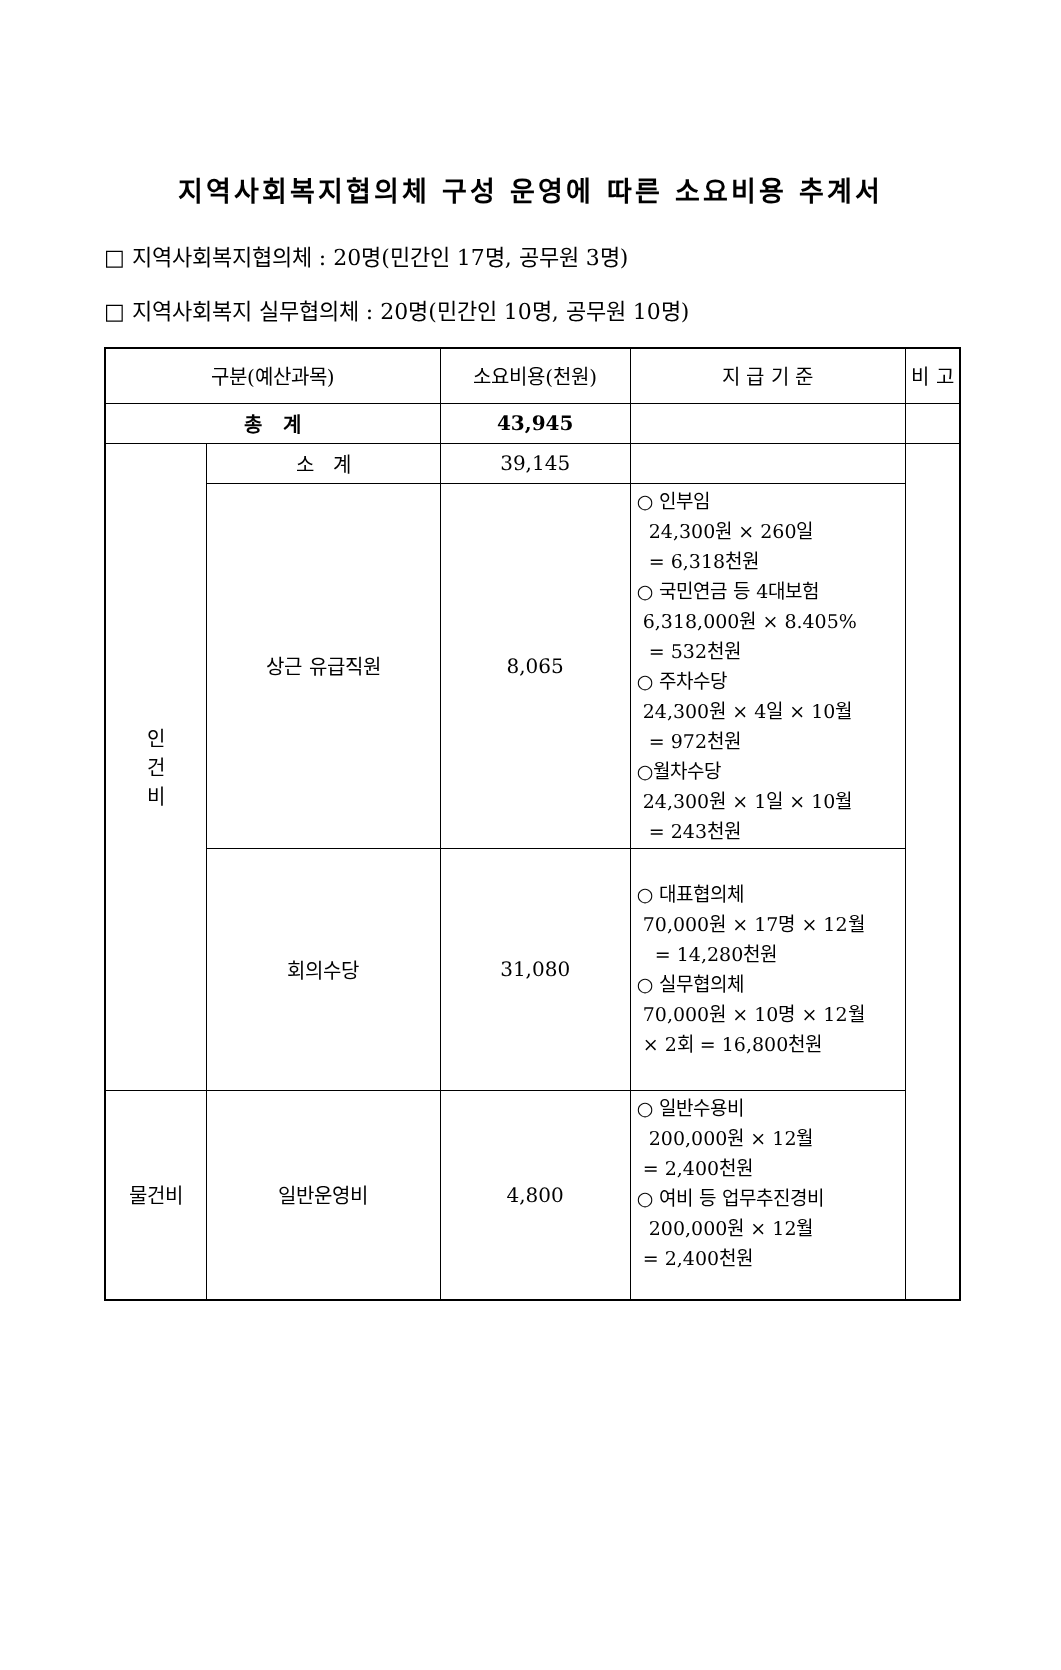지역사회복지협의체 구성 운영에 따른 소요비용 추계서
□ 지역사회복지협의체 : 20명(민간인 17명, 공무원 3명)
□ 지역사회복지 실무협의체 : 20명(민간인 10명, 공무원 10명)
| 구분(예산과목) | | 소요비용(천원) | 지 급 기 준 | 비 고 |
| 총 계 | | 43,945 | | |
| 인 건 비 | 소 계 | 39,145 | | |
| | 상근 유급직원 | 8,065 | ○ 인부임 24,300원 × 260일 = 6,318천원 ○ 국민연금 등 4대보험 6,318,000원 × 8.405% = 532천원 ○ 주차수당 24,300원 × 4일 × 10월 = 972천원 ○월차수당 24,300원 × 1일 × 10월 = 243천원 | |
| | 회의수당 | 31,080 | ○ 대표협의체 70,000원 × 17명 × 12월 = 14,280천원 ○ 실무협의체 70,000원 × 10명 × 12월 × 2회 = 16,800천원 | |
| 물건비 | 일반운영비 | 4,800 | ○ 일반수용비 200,000원 × 12월 = 2,400천원 ○ 여비 등 업무추진경비 200,000원 × 12월 = 2,400천원 | |